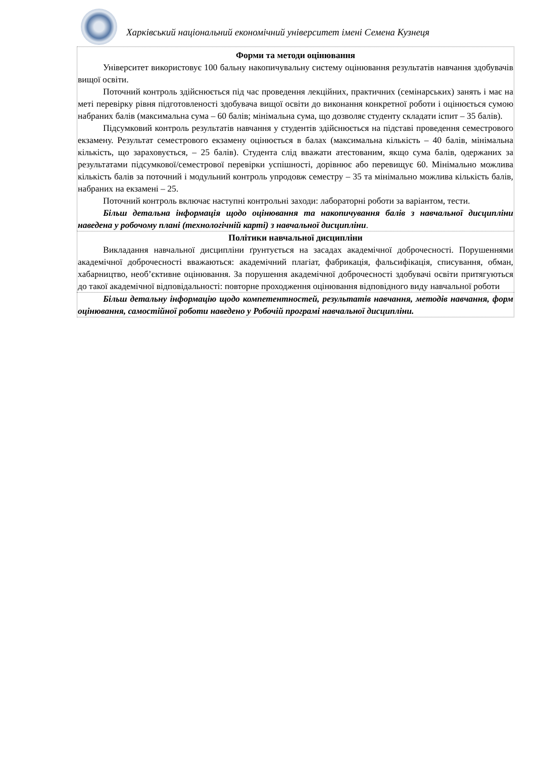Харківський національний економічний університет імені Семена Кузнеця
Форми та методи оцінювання
Університет використовує 100 бальну накопичувальну систему оцінювання результатів навчання здобувачів вищої освіти.
Поточний контроль здійснюється під час проведення лекційних, практичних (семінарських) занять і має на меті перевірку рівня підготовленості здобувача вищої освіти до виконання конкретної роботи і оцінюється сумою набраних балів (максимальна сума – 60 балів; мінімальна сума, що дозволяє студенту складати іспит – 35 балів).
Підсумковий контроль результатів навчання у студентів здійснюється на підставі проведення семестрового екзамену. Результат семестрового екзамену оцінюється в балах (максимальна кількість – 40 балів, мінімальна кількість, що зараховується, – 25 балів). Студента слід вважати атестованим, якщо сума балів, одержаних за результатами підсумкової/семестрової перевірки успішності, дорівнює або перевищує 60. Мінімально можлива кількість балів за поточний і модульний контроль упродовж семестру – 35 та мінімально можлива кількість балів, набраних на екзамені – 25.
Поточний контроль включає наступні контрольні заходи: лабораторні роботи за варіантом, тести.
Більш детальна інформація щодо оцінювання та накопичування балів з навчальної дисципліни наведена у робочому плані (технологічній карті) з навчальної дисципліни.
Політики навчальної дисципліни
Викладання навчальної дисципліни ґрунтується на засадах академічної доброчесності. Порушеннями академічної доброчесності вважаються: академічний плагіат, фабрикація, фальсифікація, списування, обман, хабарництво, необ’єктивне оцінювання. За порушення академічної доброчесності здобувачі освіти притягуються до такої академічної відповідальності: повторне проходження оцінювання відповідного виду навчальної роботи
Більш детальну інформацію щодо компетентностей, результатів навчання, методів навчання, форм оцінювання, самостійної роботи наведено у Робочій програмі навчальної дисципліни.